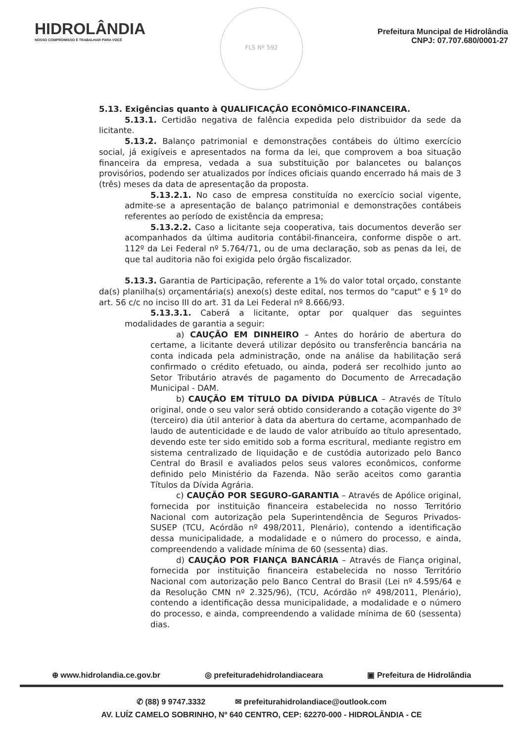HIDROLÂNDIA
NOSSO COMPROMISSO É TRABALHAR PARA VOCÊ
FLS Nº 592
Prefeitura Muncipal de Hidrolândia
CNPJ: 07.707.680/0001-27
5.13. Exigências quanto à QUALIFICAÇÃO ECONÔMICO-FINANCEIRA.
5.13.1. Certidão negativa de falência expedida pelo distribuidor da sede da licitante.
5.13.2. Balanço patrimonial e demonstrações contábeis do último exercício social, já exigíveis e apresentados na forma da lei, que comprovem a boa situação financeira da empresa, vedada a sua substituição por balancetes ou balanços provisórios, podendo ser atualizados por índices oficiais quando encerrado há mais de 3 (três) meses da data de apresentação da proposta.
5.13.2.1. No caso de empresa constituída no exercício social vigente, admite-se a apresentação de balanço patrimonial e demonstrações contábeis referentes ao período de existência da empresa;
5.13.2.2. Caso a licitante seja cooperativa, tais documentos deverão ser acompanhados da última auditoria contábil-financeira, conforme dispõe o art. 112º da Lei Federal nº 5.764/71, ou de uma declaração, sob as penas da lei, de que tal auditoria não foi exigida pelo órgão fiscalizador.
5.13.3. Garantia de Participação, referente a 1% do valor total orçado, constante da(s) planilha(s) orçamentária(s) anexo(s) deste edital, nos termos do "caput" e § 1º do art. 56 c/c no inciso III do art. 31 da Lei Federal nº 8.666/93.
5.13.3.1. Caberá a licitante, optar por qualquer das seguintes modalidades de garantia a seguir:
a) CAUÇÃO EM DINHEIRO – Antes do horário de abertura do certame, a licitante deverá utilizar depósito ou transferência bancária na conta indicada pela administração, onde na análise da habilitação será confirmado o crédito efetuado, ou ainda, poderá ser recolhido junto ao Setor Tributário através de pagamento do Documento de Arrecadação Municipal - DAM.
b) CAUÇÃO EM TÍTULO DA DÍVIDA PÚBLICA – Através de Título original, onde o seu valor será obtido considerando a cotação vigente do 3º (terceiro) dia útil anterior à data da abertura do certame, acompanhado de laudo de autenticidade e de laudo de valor atribuído ao título apresentado, devendo este ter sido emitido sob a forma escritural, mediante registro em sistema centralizado de liquidação e de custódia autorizado pelo Banco Central do Brasil e avaliados pelos seus valores econômicos, conforme definido pelo Ministério da Fazenda. Não serão aceitos como garantia Títulos da Dívida Agrária.
c) CAUÇÃO POR SEGURO-GARANTIA – Através de Apólice original, fornecida por instituição financeira estabelecida no nosso Território Nacional com autorização pela Superintendência de Seguros Privados-SUSEP (TCU, Acórdão nº 498/2011, Plenário), contendo a identificação dessa municipalidade, a modalidade e o número do processo, e ainda, compreendendo a validade mínima de 60 (sessenta) dias.
d) CAUÇÃO POR FIANÇA BANCÁRIA – Através de Fiança original, fornecida por instituição financeira estabelecida no nosso Território Nacional com autorização pelo Banco Central do Brasil (Lei nº 4.595/64 e da Resolução CMN nº 2.325/96), (TCU, Acórdão nº 498/2011, Plenário), contendo a identificação dessa municipalidade, a modalidade e o número do processo, e ainda, compreendendo a validade mínima de 60 (sessenta) dias.
⊕ www.hidrolandia.ce.gov.br ◎ prefeituradehidrolandiaceara ▣ Prefeitura de Hidrolândia
✆ (88) 9 9747.3332 ✉ prefeiturahidrolandiace@outlook.com
AV. LUÍZ CAMELO SOBRINHO, Nº 640 CENTRO, CEP: 62270-000 - HIDROLÂNDIA - CE